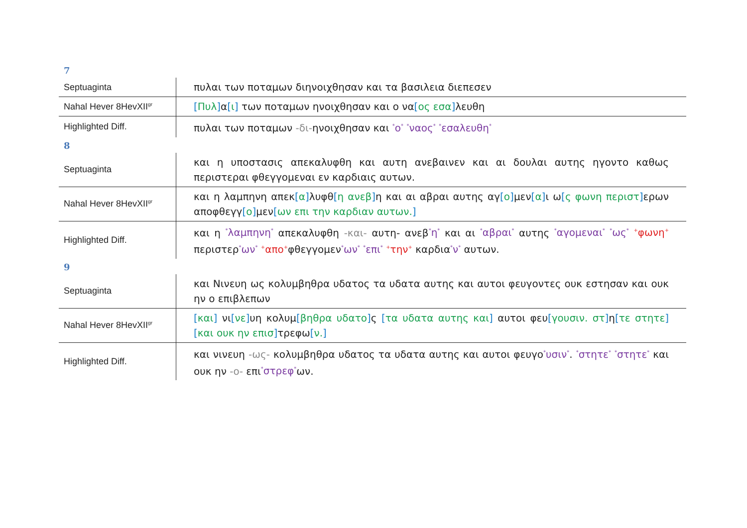7
| Septuaginta | πυλαι των ποταμων διηνοιχθησαν και τα βασιλεια διεπεσεν |
| Nahal Hever 8HevXII<sup>gr</sup> | [ Πυλ ] α [ ι ] των ποταμων ηνοιχθησαν και ο να [ ος εσα ] λευθη |
| Highlighted Diff. | πυλαι των ποταμων -δι- ηνοιχθησαν και <sup>*</sup>ο<sup>*</sup> <sup>*</sup>ναος<sup>*</sup> <sup>*</sup>εσαλευθη<sup>*</sup> |
8
| Septuaginta | και η υποστασις απεκαλυφθη και αυτη ανεβαινεν και αι δουλαι αυτης ηγοντο καθως περιστεραι φθεγγομεναι εν καρδιαις αυτων. |
| Nahal Hever 8HevXII<sup>gr</sup> | και η λαμπηνη απεκ [ α ] λυφθ [ η ανεβ ] η και αι αβραι αυτης αγ [ ο ] μεν [ α ] ι ω [ ς φωνη περιστ ] ερων αποφθεγγ [ ο ] μεν [ ων επι την καρδιαν αυτων. ] |
| Highlighted Diff. | και η <sup>*</sup>λαμπηνη<sup>*</sup> απεκαλυφθη -και- αυτη- ανεβ <sup>*</sup>η<sup>*</sup> και αι <sup>*</sup>αβραι<sup>*</sup> αυτης <sup>*</sup>αγομεναι<sup>*</sup> <sup>*</sup>ως<sup>*</sup> <sup>+</sup>φωνη<sup>+</sup> περιστερ <sup>*</sup>ων<sup>*</sup> <sup>+</sup>απο<sup>+</sup> φθεγγομεν <sup>*</sup>ων<sup>*</sup> <sup>*</sup>επι<sup>*</sup> <sup>+</sup>την<sup>+</sup> καρδια <sup>*</sup>ν<sup>*</sup> αυτων. |
9
| Septuaginta | και Νινευη ως κολυμβηθρα υδατος τα υδατα αυτης και αυτοι φευγοντες ουκ εστησαν και ουκ ην ο επιβλεπων |
| Nahal Hever 8HevXII<sup>gr</sup> | [ και ] νι [ νε ] υη κολυμ [ βηθρα υδατο ] ς [ τα υδατα αυτης και ] αυτοι φευ [ γουσιν. στ ] η [ τε στητε ] [ και ουκ ην επισ ] τρεφω [ ν. ] |
| Highlighted Diff. | και νινευη -ως- κολυμβηθρα υδατος τα υδατα αυτης και αυτοι φευγο <sup>*</sup>υσιν<sup>*</sup> . <sup>*</sup>στητε<sup>*</sup> <sup>*</sup>στητε<sup>*</sup> και ουκ ην -ο- επι <sup>*</sup>στρεφ<sup>*</sup> ων. |